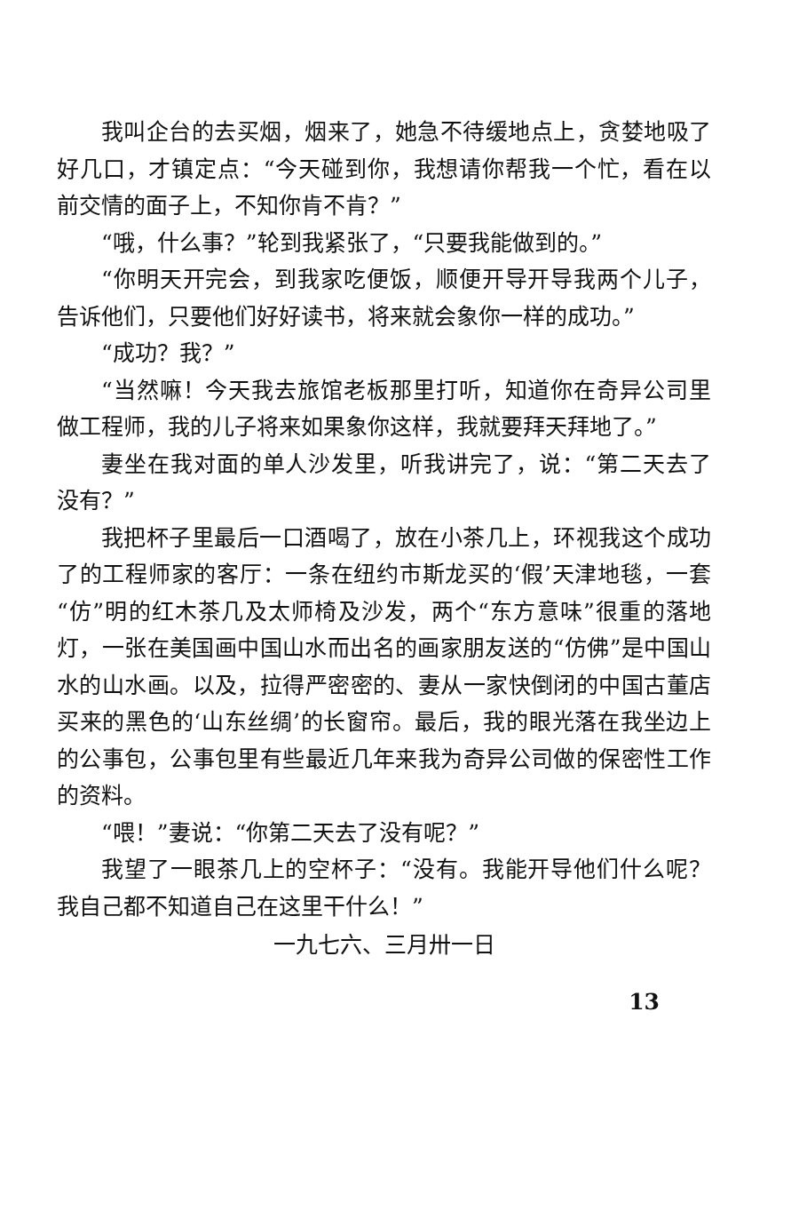我叫企台的去买烟，烟来了，她急不待缓地点上，贪婪地吸了好几口，才镇定点：“今天碰到你，我想请你帮我一个忙，看在以前交情的面子上，不知你肯不肯？”
“哦，什么事？”轮到我紧张了，“只要我能做到的。”
“你明天开完会，到我家吃便饭，顺便开导开导我两个儿子，告诉他们，只要他们好好读书，将来就会象你一样的成功。”
“成功？我？”
“当然嘛！今天我去旅馆老板那里打听，知道你在奇异公司里做工程师，我的儿子将来如果象你这样，我就要拜天拜地了。”
妻坐在我对面的单人沙发里，听我讲完了，说：“第二天去了没有？”
我把杯子里最后一口酒喝了，放在小茶几上，环视我这个成功了的工程师家的客厅：一条在纽约市斯龙买的‘假’天津地毯，一套“仿”明的红木茶几及太师椅及沙发，两个“东方意味”很重的落地灯，一张在美国画中国山水而出名的画家朋友送的“仿佛”是中国山水的山水画。以及，拉得严密密的、妻从一家快倒闭的中国古董店买来的黑色的‘山东丝绸’的长窗帘。最后，我的眼光落在我坐边上的公事包，公事包里有些最近几年来我为奇异公司做的保密性工作的资料。
“喂！”妻说：“你第二天去了没有呢？”
我望了一眼茶几上的空杯子：“没有。我能开导他们什么呢？我自己都不知道自己在这里干什么！”
一九七六、三月卅一日
13